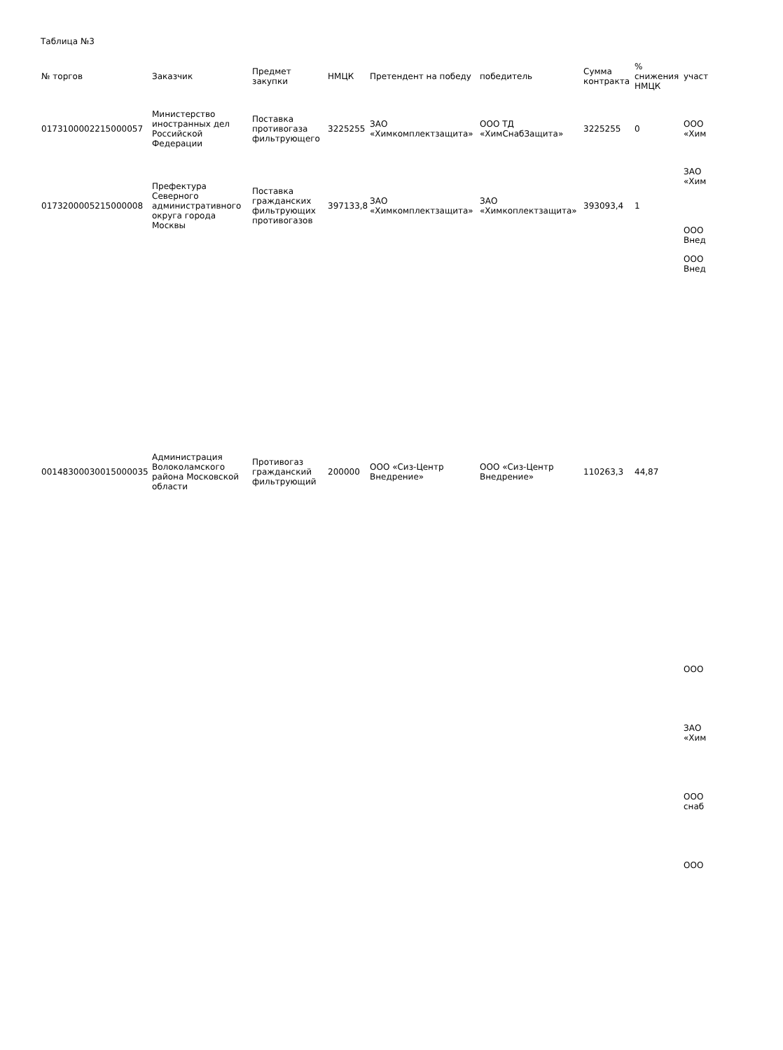Таблица №3
| № торгов | Заказчик | Предмет закупки | НМЦК | Претендент на победу | победитель | Сумма контракта | % снижения НМЦК | участ |
| --- | --- | --- | --- | --- | --- | --- | --- | --- |
| 0173100002215000057 | Министерство иностранных дел Российской Федерации | Поставка противогаза фильтрующего | 3225255 | ЗАО «Химкомплектзащита» | ООО ТД «ХимСнабЗащита» | 3225255 | 0 | ООО «Хим |
| 0173200005215000008 | Префектура Северного административного округа города Москвы | Поставка гражданских фильтрующих противогазов | 397133,8 | ЗАО «Химкомплектзащита» | ЗАО «Химкоплектзащита» | 393093,4 | 1 | ЗАО «Хим ООО Внед |
| | | | | | | | | ООО Внед |
| 00148300030015000035 | Администрация Волоколамского района Московской области | Противогаз гражданский фильтрующий | 200000 | ООО «Сиз-Центр Внедрение» | ООО «Сиз-Центр Внедрение» | 110263,3 | 44,87 | |
| | | | | | | | | ООО ЗАО «Хим ООО снаб ООО |